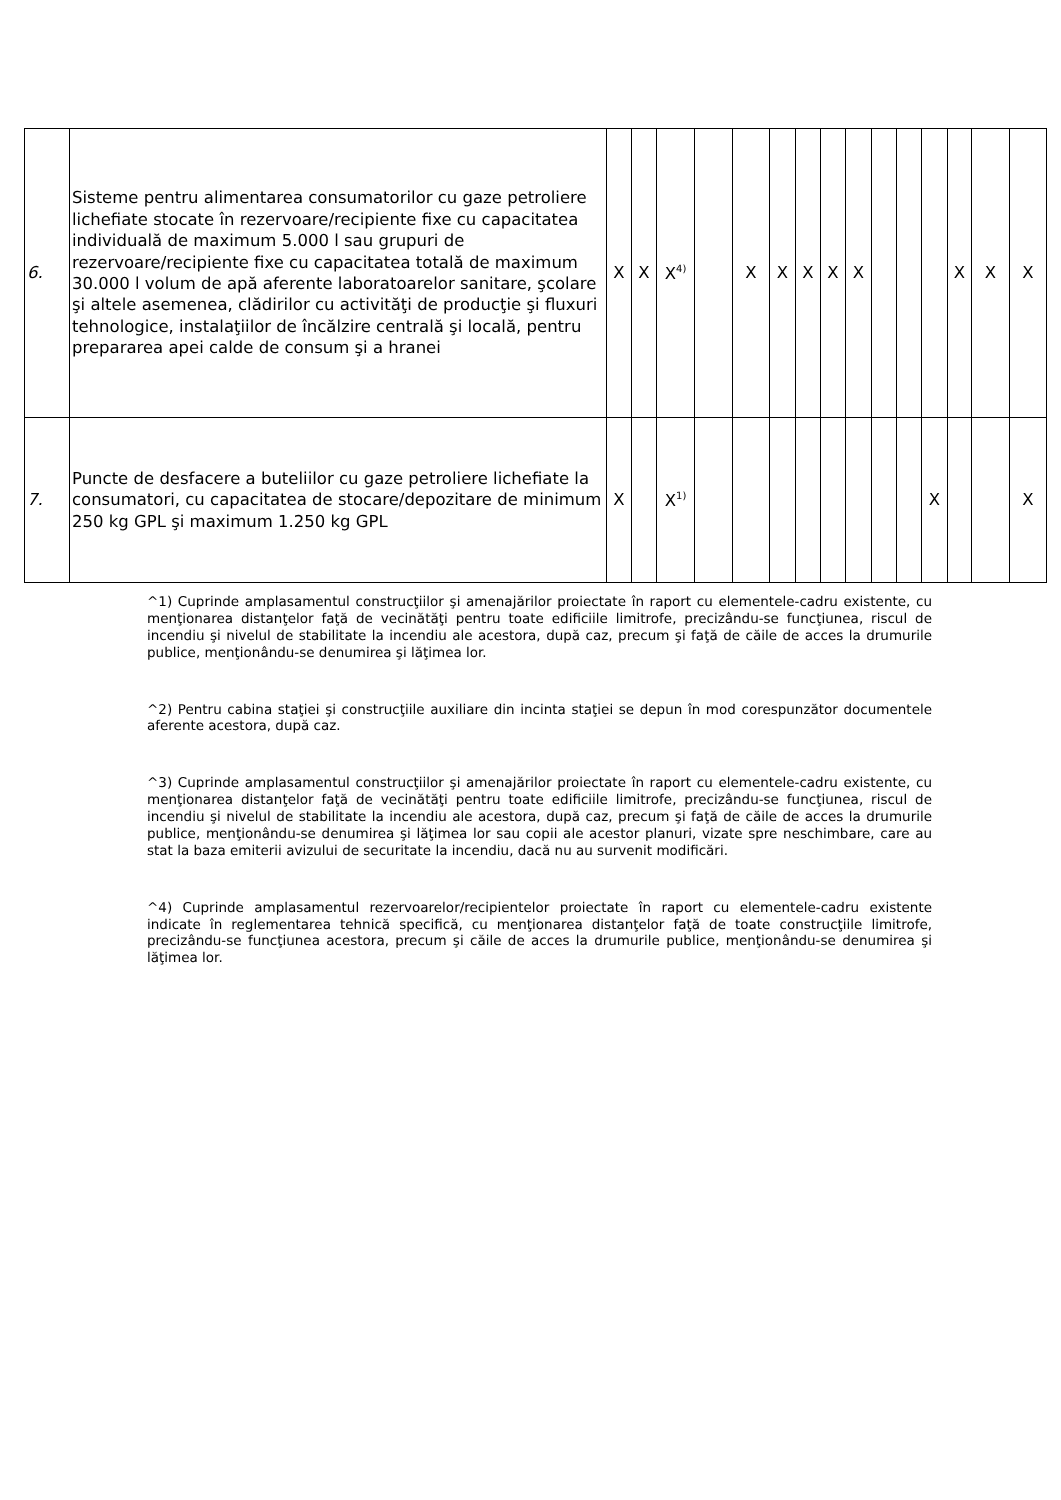| 6. | Sisteme pentru alimentarea consumatorilor cu gaze petroliere lichefiate stocate în rezervoare/recipiente fixe cu capacitatea individuală de maximum 5.000 l sau grupuri de rezervoare/recipiente fixe cu capacitatea totală de maximum 30.000 l volum de apă aferente laboratoarelor sanitare, şcolare şi altele asemenea, clădirilor cu activităţi de producţie şi fluxuri tehnologice, instalaţiilor de încălzire centrală şi locală, pentru prepararea apei calde de consum şi a hranei | X | X | X<sup>4)</sup> | | X | X | X | X | X | | | | X | X | X |
| 7. | Puncte de desfacere a buteliilor cu gaze petroliere lichefiate la consumatori, cu capacitatea de stocare/depozitare de minimum 250 kg GPL şi maximum 1.250 kg GPL | X | | X<sup>1)</sup> | | | | | | | | | X | | | X |
^1) Cuprinde amplasamentul construcţiilor şi amenajărilor proiectate în raport cu elementele-cadru existente, cu menţionarea distanţelor faţă de vecinătăţi pentru toate edificiile limitrofe, precizându-se funcţiunea, riscul de incendiu şi nivelul de stabilitate la incendiu ale acestora, după caz, precum şi faţă de căile de acces la drumurile publice, menţionându-se denumirea şi lăţimea lor.
^2) Pentru cabina staţiei şi construcţiile auxiliare din incinta staţiei se depun în mod corespunzător documentele aferente acestora, după caz.
^3) Cuprinde amplasamentul construcţiilor şi amenajărilor proiectate în raport cu elementele-cadru existente, cu menţionarea distanţelor faţă de vecinătăţi pentru toate edificiile limitrofe, precizându-se funcţiunea, riscul de incendiu şi nivelul de stabilitate la incendiu ale acestora, după caz, precum şi faţă de căile de acces la drumurile publice, menţionându-se denumirea şi lăţimea lor sau copii ale acestor planuri, vizate spre neschimbare, care au stat la baza emiterii avizului de securitate la incendiu, dacă nu au survenit modificări.
^4) Cuprinde amplasamentul rezervoarelor/recipientelor proiectate în raport cu elementele-cadru existente indicate în reglementarea tehnică specifică, cu menţionarea distanţelor faţă de toate construcţiile limitrofe, precizându-se funcţiunea acestora, precum şi căile de acces la drumurile publice, menţionându-se denumirea şi lăţimea lor.